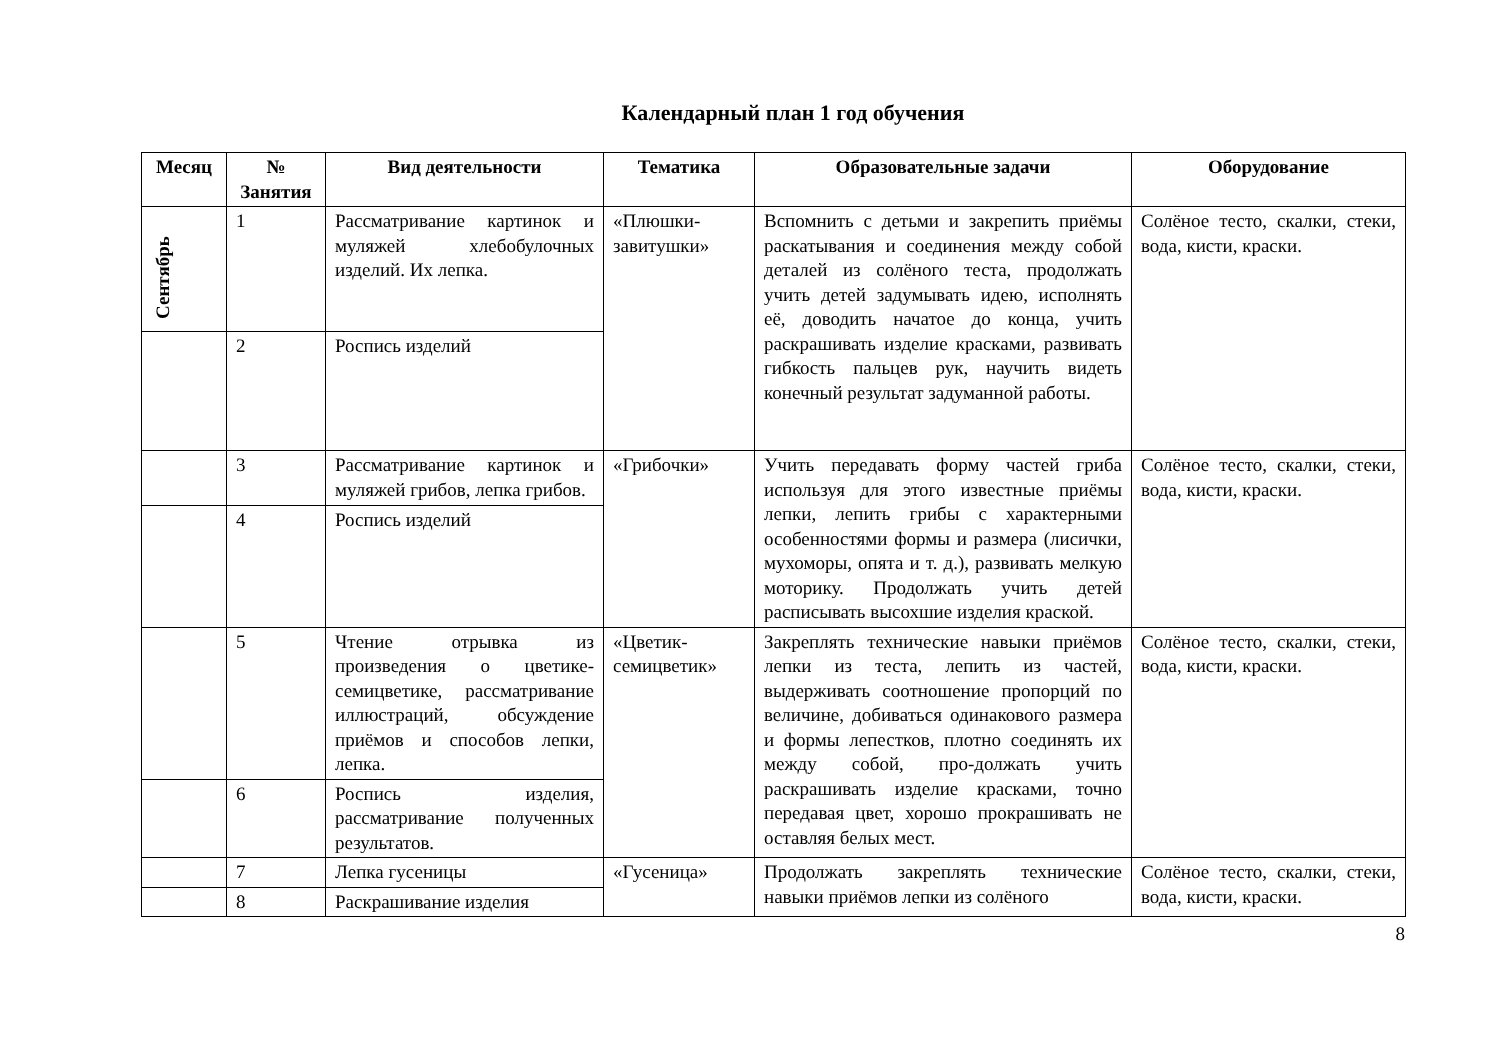Календарный план 1 год обучения
| Месяц | № Занятия | Вид деятельности | Тематика | Образовательные задачи | Оборудование |
| --- | --- | --- | --- | --- | --- |
| Сентябрь | 1 | Рассматривание картинок и муляжей хлебобулочных изделий. Их лепка. | «Плюшки-завитушки» | Вспомнить с детьми и закрепить приёмы раскатывания и соединения между собой деталей из солёного теста, продолжать учить детей задумывать идею, исполнять её, доводить начатое до конца, учить раскрашивать изделие красками, развивать гибкость пальцев рук, научить видеть конечный результат задуманной работы. | Солёное тесто, скалки, стеки, вода, кисти, краски. |
| | 2 | Роспись изделий | | | |
| | 3 | Рассматривание картинок и муляжей грибов, лепка грибов. | «Грибочки» | Учить передавать форму частей гриба используя для этого известные приёмы лепки, лепить грибы с характерными особенностями формы и размера (лисички, мухоморы, опята и т. д.), развивать мелкую моторику. Продолжать учить детей расписывать высохшие изделия краской. | Солёное тесто, скалки, стеки, вода, кисти, краски. |
| | 4 | Роспись изделий | | | |
| | 5 | Чтение отрывка из произведения о цветике-семицветике, рассматривание иллюстраций, обсуждение приёмов и способов лепки, лепка. | «Цветик-семицветик» | Закреплять технические навыки приёмов лепки из теста, лепить из частей, выдерживать соотношение пропорций по величине, добиваться одинакового размера и формы лепестков, плотно соединять их между собой, про-должать учить раскрашивать изделие красками, точно передавая цвет, хорошо прокрашивать не оставляя белых мест. | Солёное тесто, скалки, стеки, вода, кисти, краски. |
| | 6 | Роспись изделия, рассматривание полученных результатов. | | | |
| | 7 | Лепка гусеницы | «Гусеница» | Продолжать закреплять технические навыки приёмов лепки из солёного | Солёное тесто, скалки, стеки, вода, кисти, краски. |
| | 8 | Раскрашивание изделия | | | |
8